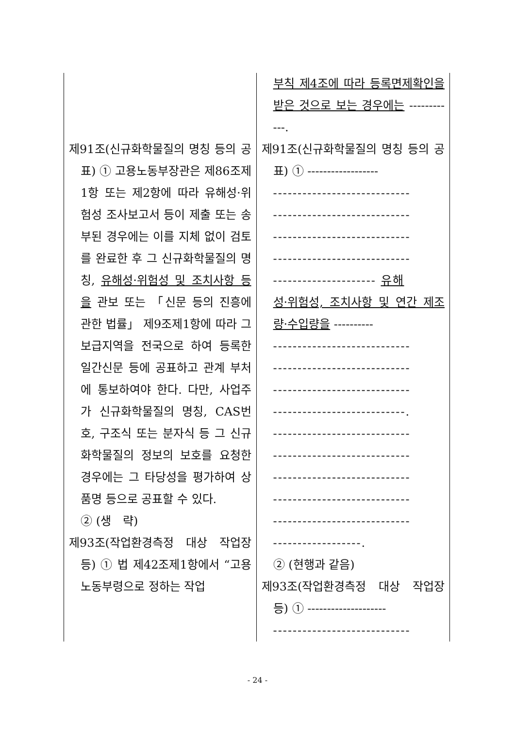| 제91조(신규화학물질의 명칭 등의 공표) ① 고용노동부장관은 제86조제1항 또는 제2항에 따라 유해성·위험성 조사보고서 등이 제출 또는 송부된 경우에는 이를 지체 없이 검토를 완료한 후 그 신규화학물질의 명칭, 유해성·위험성 및 조치사항 등을 관보 또는 「신문 등의 진흥에 관한 법률」 제9조제1항에 따라 그 보급지역을 전국으로 하여 등록한 일간신문 등에 공표하고 관계 부처에 통보하여야 한다. 다만, 사업주가 신규화학물질의 명칭, CAS번호, 구조식 또는 분자식 등 그 신규화학물질의 정보의 보호를 요청한 경우에는 그 타당성을 평가하여 상품명 등으로 공표할 수 있다. ② (생 략) 제93조(작업환경측정 대상 작업장 등) ① 법 제42조제1항에서 “고용노동부령으로 정하는 작업 | 부칙 제4조에 따라 등록면제확인을 받은 것으로 보는 경우에는 ------------. 제91조(신규화학물질의 명칭 등의 공표) ① ------------------ ---------------------------- ---------------------------- ---------------------------- ---------------------------- --------------------- 유해 성·위험성, 조치사항 및 연간 제조량·수입량을 ---------- ---------------------------- ---------------------------- ---------------------------- ---------------------------. ---------------------------- ---------------------------- ---------------------------- ---------------------------- ---------------------------- ------------------. ② (현행과 같음) 제93조(작업환경측정 대상 작업장 등) ① -------------------- ---------------------------- |
- 24 -